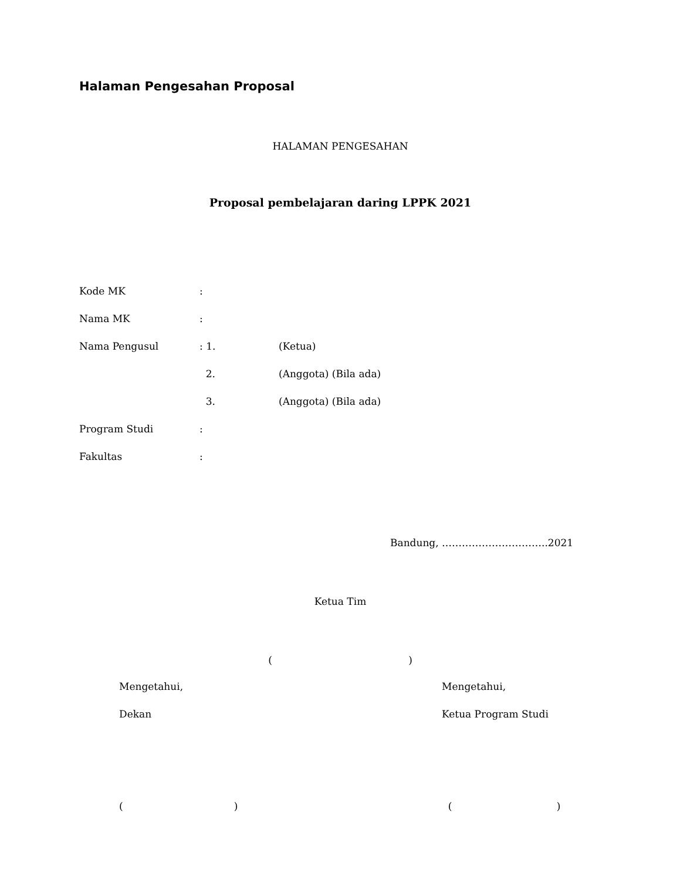Halaman Pengesahan Proposal
HALAMAN PENGESAHAN
Proposal pembelajaran daring LPPK 2021
Kode MK :
Nama MK :
Nama Pengusul : 1. (Ketua)
2. (Anggota) (Bila ada)
3. (Anggota) (Bila ada)
Program Studi :
Fakultas :
Bandung, …………………………..2021
Ketua Tim
( )
Mengetahui, Mengetahui,
Dekan Ketua Program Studi
( ) ( )